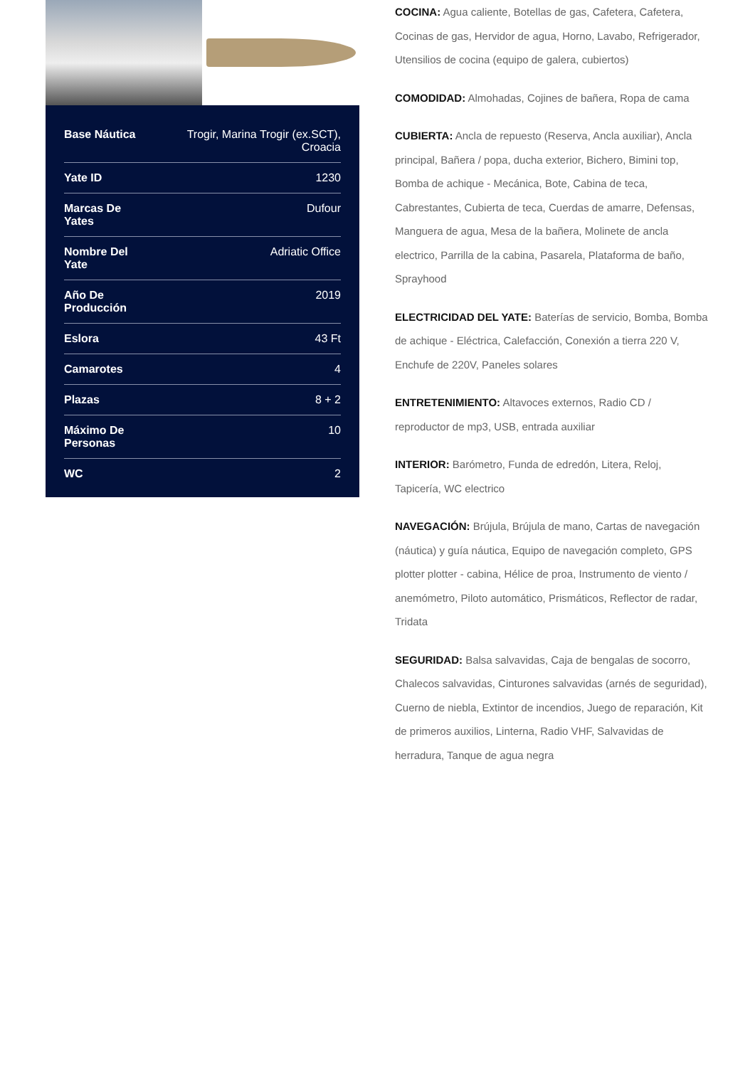| Base Náutica | Trogir, Marina Trogir (ex.SCT), Croacia |
| Yate ID | 1230 |
| Marcas De Yates | Dufour |
| Nombre Del Yate | Adriatic Office |
| Año De Producción | 2019 |
| Eslora | 43 Ft |
| Camarotes | 4 |
| Plazas | 8 + 2 |
| Máximo De Personas | 10 |
| WC | 2 |
COCINA: Agua caliente, Botellas de gas, Cafetera, Cafetera, Cocinas de gas, Hervidor de agua, Horno, Lavabo, Refrigerador, Utensilios de cocina (equipo de galera, cubiertos)
COMODIDAD: Almohadas, Cojines de bañera, Ropa de cama
CUBIERTA: Ancla de repuesto (Reserva, Ancla auxiliar), Ancla principal, Bañera / popa, ducha exterior, Bichero, Bimini top, Bomba de achique - Mecánica, Bote, Cabina de teca, Cabrestantes, Cubierta de teca, Cuerdas de amarre, Defensas, Manguera de agua, Mesa de la bañera, Molinete de ancla electrico, Parrilla de la cabina, Pasarela, Plataforma de baño, Sprayhood
ELECTRICIDAD DEL YATE: Baterías de servicio, Bomba, Bomba de achique - Eléctrica, Calefacción, Conexión a tierra 220 V, Enchufe de 220V, Paneles solares
ENTRETENIMIENTO: Altavoces externos, Radio CD / reproductor de mp3, USB, entrada auxiliar
INTERIOR: Barómetro, Funda de edredón, Litera, Reloj, Tapicería, WC electrico
NAVEGACIÓN: Brújula, Brújula de mano, Cartas de navegación (náutica) y guía náutica, Equipo de navegación completo, GPS plotter plotter - cabina, Hélice de proa, Instrumento de viento / anemómetro, Piloto automático, Prismáticos, Reflector de radar, Tridata
SEGURIDAD: Balsa salvavidas, Caja de bengalas de socorro, Chalecos salvavidas, Cinturones salvavidas (arnés de seguridad), Cuerno de niebla, Extintor de incendios, Juego de reparación, Kit de primeros auxilios, Linterna, Radio VHF, Salvavidas de herradura, Tanque de agua negra